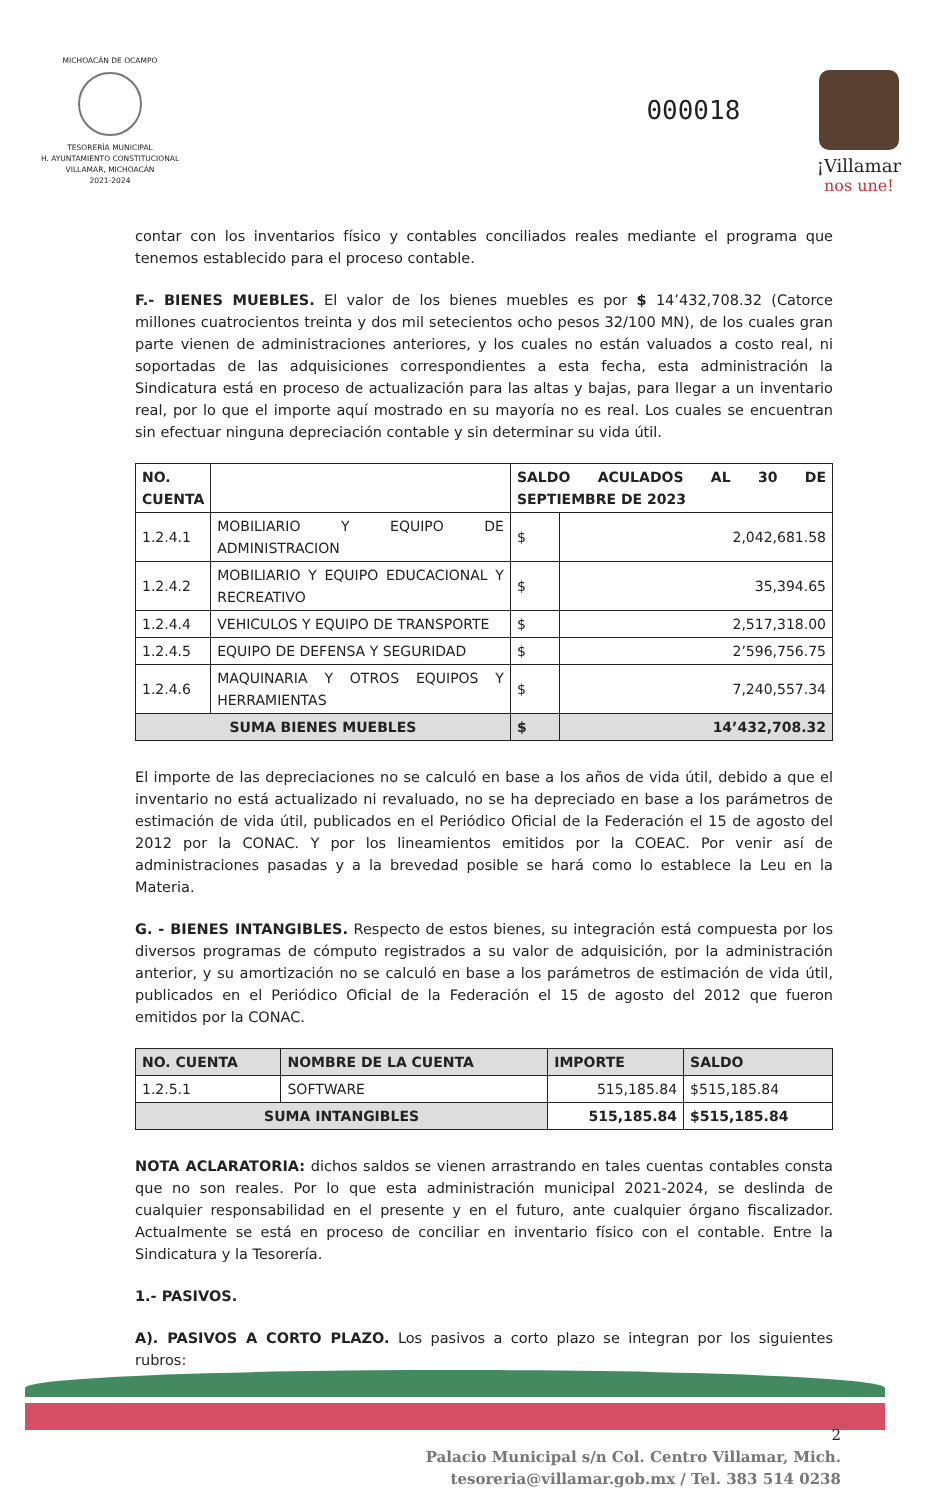MICHOACÁN DE OCAMPO
TESORERÍA MUNICIPAL
H. AYUNTAMIENTO CONSTITUCIONAL
VILLAMAR, MICHOACÁN
2021-2024
000018
¡Villamar
nos une!
contar con los inventarios físico y contables conciliados reales mediante el programa que tenemos establecido para el proceso contable.
F.- BIENES MUEBLES. El valor de los bienes muebles es por $ 14’432,708.32 (Catorce millones cuatrocientos treinta y dos mil setecientos ocho pesos 32/100 MN), de los cuales gran parte vienen de administraciones anteriores, y los cuales no están valuados a costo real, ni soportadas de las adquisiciones correspondientes a esta fecha, esta administración la Sindicatura está en proceso de actualización para las altas y bajas, para llegar a un inventario real, por lo que el importe aquí mostrado en su mayoría no es real. Los cuales se encuentran sin efectuar ninguna depreciación contable y sin determinar su vida útil.
| NO. CUENTA | | SALDO ACULADOS AL 30 DE SEPTIEMBRE DE 2023 | |
| --- | --- | --- | --- |
| 1.2.4.1 | MOBILIARIO Y EQUIPO DE ADMINISTRACION | $ | 2,042,681.58 |
| 1.2.4.2 | MOBILIARIO Y EQUIPO EDUCACIONAL Y RECREATIVO | $ | 35,394.65 |
| 1.2.4.4 | VEHICULOS Y EQUIPO DE TRANSPORTE | $ | 2,517,318.00 |
| 1.2.4.5 | EQUIPO DE DEFENSA Y SEGURIDAD | $ | 2’596,756.75 |
| 1.2.4.6 | MAQUINARIA Y OTROS EQUIPOS Y HERRAMIENTAS | $ | 7,240,557.34 |
| SUMA BIENES MUEBLES | | $ | 14’432,708.32 |
El importe de las depreciaciones no se calculó en base a los años de vida útil, debido a que el inventario no está actualizado ni revaluado, no se ha depreciado en base a los parámetros de estimación de vida útil, publicados en el Periódico Oficial de la Federación el 15 de agosto del 2012 por la CONAC. Y por los lineamientos emitidos por la COEAC. Por venir así de administraciones pasadas y a la brevedad posible se hará como lo establece la Leu en la Materia.
G. - BIENES INTANGIBLES. Respecto de estos bienes, su integración está compuesta por los diversos programas de cómputo registrados a su valor de adquisición, por la administración anterior, y su amortización no se calculó en base a los parámetros de estimación de vida útil, publicados en el Periódico Oficial de la Federación el 15 de agosto del 2012 que fueron emitidos por la CONAC.
| NO. CUENTA | NOMBRE DE LA CUENTA | IMPORTE | SALDO |
| --- | --- | --- | --- |
| 1.2.5.1 | SOFTWARE | 515,185.84 | $515,185.84 |
| SUMA INTANGIBLES | | 515,185.84 | $515,185.84 |
NOTA ACLARATORIA: dichos saldos se vienen arrastrando en tales cuentas contables consta que no son reales. Por lo que esta administración municipal 2021-2024, se deslinda de cualquier responsabilidad en el presente y en el futuro, ante cualquier órgano fiscalizador. Actualmente se está en proceso de conciliar en inventario físico con el contable. Entre la Sindicatura y la Tesorería.
1.- PASIVOS.
A). PASIVOS A CORTO PLAZO. Los pasivos a corto plazo se integran por los siguientes rubros:
2
Palacio Municipal s/n Col. Centro Villamar, Mich.
tesoreria@villamar.gob.mx / Tel. 383 514 0238